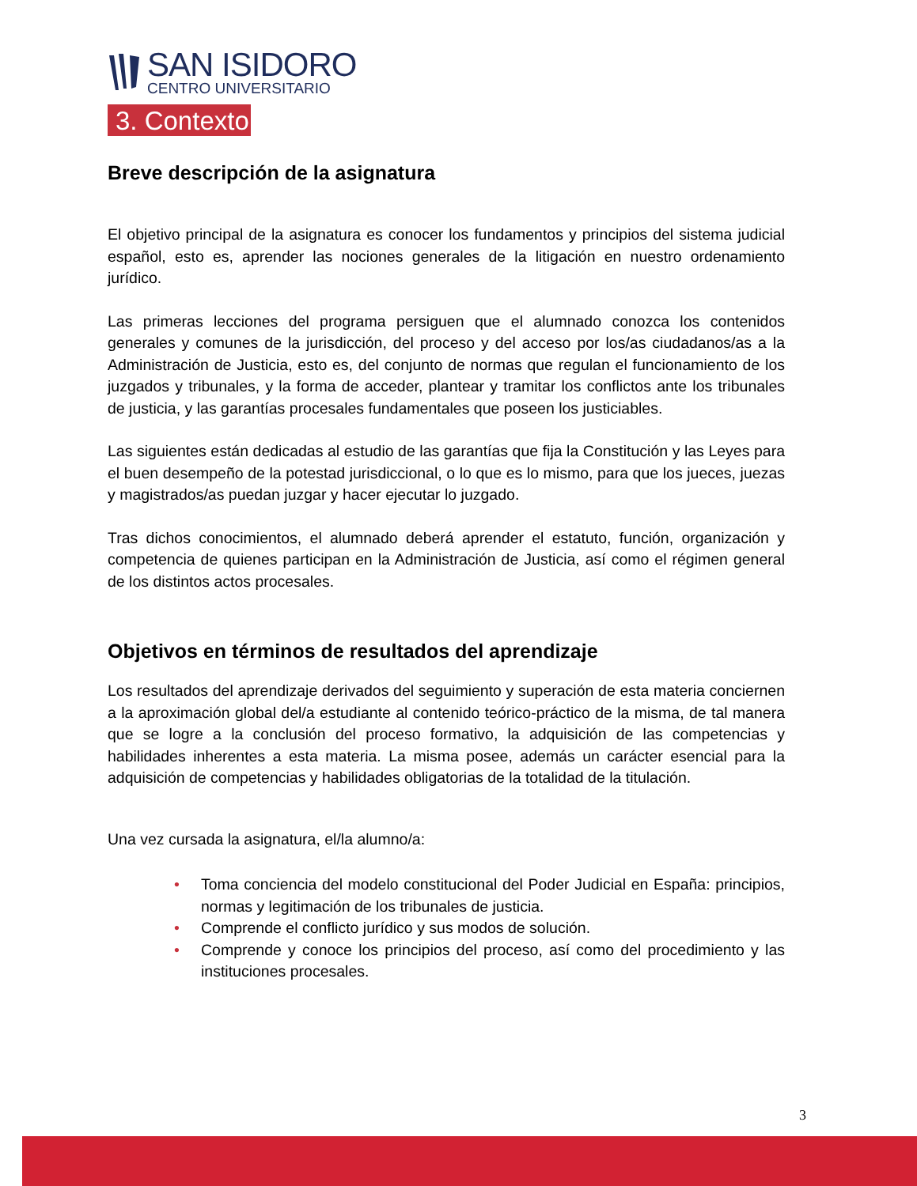SAN ISIDORO
CENTRO UNIVERSITARIO
3. Contexto
Breve descripción de la asignatura
El objetivo principal de la asignatura es conocer los fundamentos y principios del sistema judicial español, esto es, aprender las nociones generales de la litigación en nuestro ordenamiento jurídico.
Las primeras lecciones del programa persiguen que el alumnado conozca los contenidos generales y comunes de la jurisdicción, del proceso y del acceso por los/as ciudadanos/as a la Administración de Justicia, esto es, del conjunto de normas que regulan el funcionamiento de los juzgados y tribunales, y la forma de acceder, plantear y tramitar los conflictos ante los tribunales de justicia, y las garantías procesales fundamentales que poseen los justiciables.
Las siguientes están dedicadas al estudio de las garantías que fija la Constitución y las Leyes para el buen desempeño de la potestad jurisdiccional, o lo que es lo mismo, para que los jueces, juezas y magistrados/as puedan juzgar y hacer ejecutar lo juzgado.
Tras dichos conocimientos, el alumnado deberá aprender el estatuto, función, organización y competencia de quienes participan en la Administración de Justicia, así como el régimen general de los distintos actos procesales.
Objetivos en términos de resultados del aprendizaje
Los resultados del aprendizaje derivados del seguimiento y superación de esta materia conciernen a la aproximación global del/a estudiante al contenido teórico-práctico de la misma, de tal manera que se logre a la conclusión del proceso formativo, la adquisición de las competencias y habilidades inherentes a esta materia. La misma posee, además un carácter esencial para la adquisición de competencias y habilidades obligatorias de la totalidad de la titulación.
Una vez cursada la asignatura, el/la alumno/a:
• Toma conciencia del modelo constitucional del Poder Judicial en España: principios, normas y legitimación de los tribunales de justicia.
• Comprende el conflicto jurídico y sus modos de solución.
• Comprende y conoce los principios del proceso, así como del procedimiento y las instituciones procesales.
3